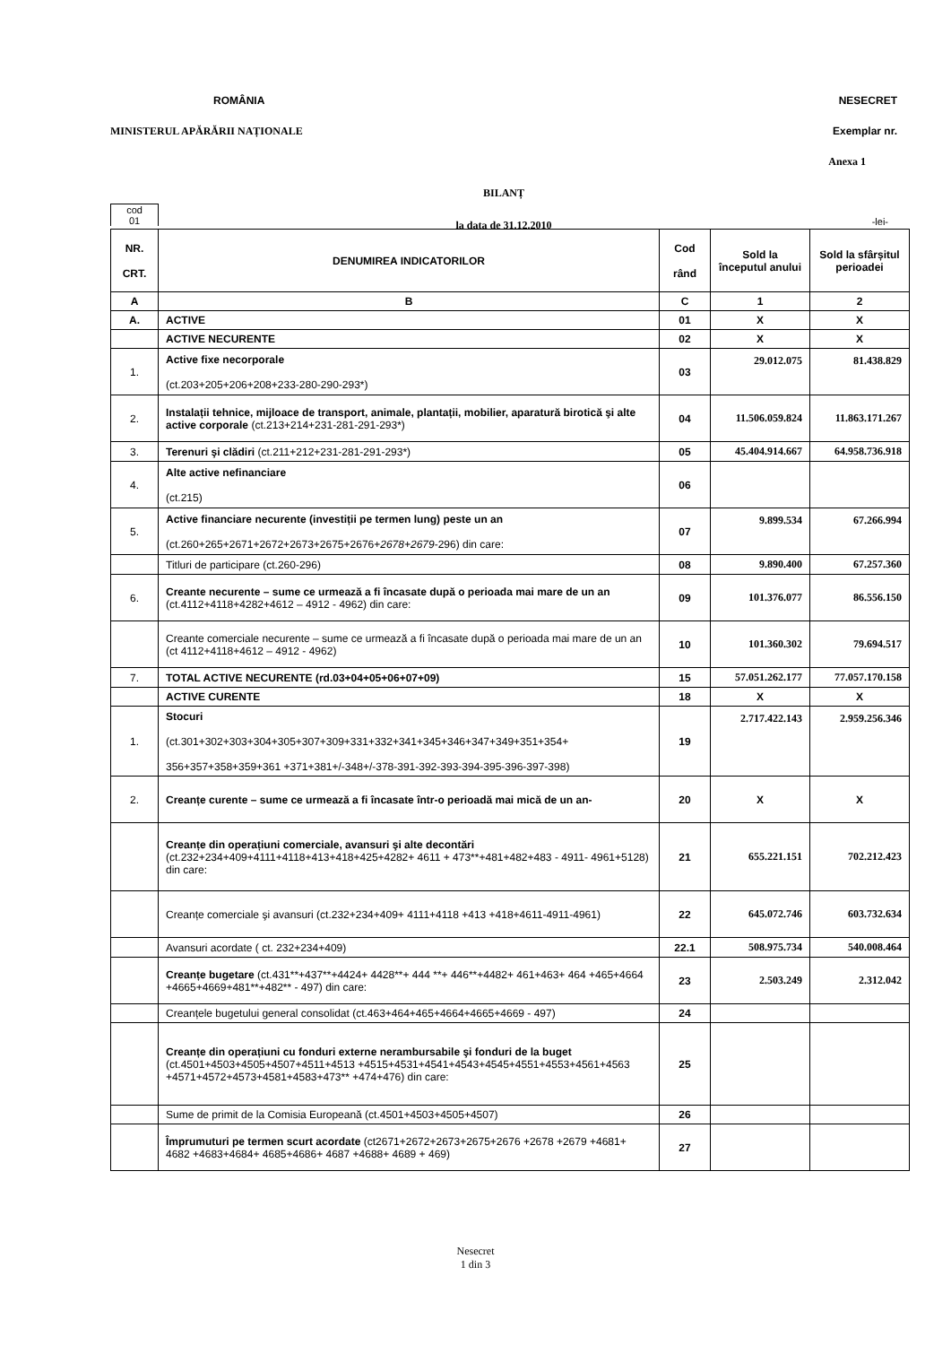ROMÂNIA NESECRET
MINISTERUL APĂRĂRII NAȚIONALE Exemplar nr.
Anexa 1
BILANȚ
la data de 31.12.2010
cod
01
-lei-
| NR. CRT. | DENUMIREA INDICATORILOR | Cod rând | Sold la începutul anului | Sold la sfârșitul perioadei |
| --- | --- | --- | --- | --- |
| A | B | C | 1 | 2 |
| A. | ACTIVE | 01 | X | X |
| | ACTIVE NECURENTE | 02 | X | X |
| 1. | Active fixe necorporale (ct.203+205+206+208+233-280-290-293*) | 03 | 29.012.075 | 81.438.829 |
| 2. | Instalații tehnice, mijloace de transport, animale, plantații, mobilier, aparatură birotică şi alte active corporale (ct.213+214+231-281-291-293*) | 04 | 11.506.059.824 | 11.863.171.267 |
| 3. | Terenuri şi clădiri (ct.211+212+231-281-291-293*) | 05 | 45.404.914.667 | 64.958.736.918 |
| 4. | Alte active nefinanciare (ct.215) | 06 | | |
| 5. | Active financiare necurente (investiții pe termen lung) peste un an (ct.260+265+2671+2672+2673+2675+2676+ 2678+2679 -296) din care: | 07 | 9.899.534 | 67.266.994 |
| | Titluri de participare (ct.260-296) | 08 | 9.890.400 | 67.257.360 |
| 6. | Creante necurente – sume ce urmează a fi încasate după o perioada mai mare de un an (ct.4112+4118+4282+4612 – 4912 - 4962) din care: | 09 | 101.376.077 | 86.556.150 |
| | Creante comerciale necurente – sume ce urmează a fi încasate după o perioada mai mare de un an (ct 4112+4118+4612 – 4912 - 4962) | 10 | 101.360.302 | 79.694.517 |
| 7. | TOTAL ACTIVE NECURENTE (rd.03+04+05+06+07+09) | 15 | 57.051.262.177 | 77.057.170.158 |
| | ACTIVE CURENTE | 18 | X | X |
| 1. | Stocuri (ct.301+302+303+304+305+307+309+331+332+341+345+346+347+349+351+354+ 356+357+358+359+361 +371+381+/-348+/-378-391-392-393-394-395-396-397-398) | 19 | 2.717.422.143 | 2.959.256.346 |
| 2. | Creanțe curente – sume ce urmează a fi încasate într-o perioadă mai mică de un an- | 20 | X | X |
| | Creanțe din operațiuni comerciale, avansuri şi alte decontări (ct.232+234+409+4111+4118+413+418+425+4282+ 4611 + 473**+481+482+483 - 4911- 4961+5128) din care: | 21 | 655.221.151 | 702.212.423 |
| | Creanțe comerciale şi avansuri (ct.232+234+409+ 4111+4118 +413 +418+4611-4911-4961) | 22 | 645.072.746 | 603.732.634 |
| | Avansuri acordate ( ct. 232+234+409) | 22.1 | 508.975.734 | 540.008.464 |
| | Creanțe bugetare (ct.431**+437**+4424+ 4428**+ 444 **+ 446**+4482+ 461+463+ 464 +465+4664 +4665+4669+481**+482** - 497) din care: | 23 | 2.503.249 | 2.312.042 |
| | Creanțele bugetului general consolidat (ct.463+464+465+4664+4665+4669 - 497) | 24 | | |
| | Creanțe din operațiuni cu fonduri externe nerambursabile şi fonduri de la buget (ct.4501+4503+4505+4507+4511+4513 +4515+4531+4541+4543+4545+4551+4553+4561+4563 +4571+4572+4573+4581+4583+473** +474+476) din care: | 25 | | |
| | Sume de primit de la Comisia Europeană (ct.4501+4503+4505+4507) | 26 | | |
| | Împrumuturi pe termen scurt acordate (ct2671+2672+2673+2675+2676 +2678 +2679 +4681+ 4682 +4683+4684+ 4685+4686+ 4687 +4688+ 4689 + 469) | 27 | | |
Nesecret
1 din 3